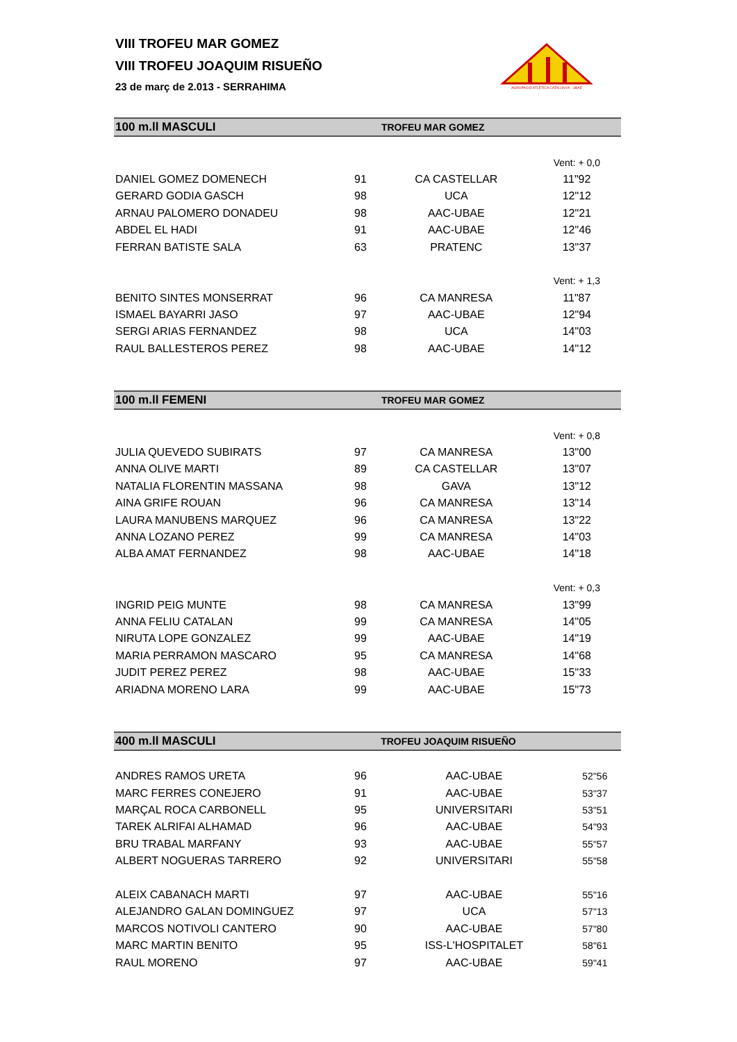VIII TROFEU MAR GOMEZ
VIII TROFEU JOAQUIM RISUEÑO
23 de març de 2.013 - SERRAHIMA
AGRUPACIÓ ATLÈTICA CATALUNYA - UBAE
| 100 m.ll MASCULI | | TROFEU MAR GOMEZ | |
| --- | --- | --- | --- |
| | | | Vent: + 0,0 |
| DANIEL GOMEZ DOMENECH | 91 | CA CASTELLAR | 11"92 |
| GERARD GODIA GASCH | 98 | UCA | 12"12 |
| ARNAU PALOMERO DONADEU | 98 | AAC-UBAE | 12"21 |
| ABDEL EL HADI | 91 | AAC-UBAE | 12"46 |
| FERRAN BATISTE SALA | 63 | PRATENC | 13"37 |
| | | | Vent: + 1,3 |
| BENITO SINTES MONSERRAT | 96 | CA MANRESA | 11"87 |
| ISMAEL BAYARRI JASO | 97 | AAC-UBAE | 12"94 |
| SERGI ARIAS FERNANDEZ | 98 | UCA | 14"03 |
| RAUL BALLESTEROS PEREZ | 98 | AAC-UBAE | 14"12 |
| 100 m.ll FEMENI | | TROFEU MAR GOMEZ | |
| --- | --- | --- | --- |
| | | | Vent: + 0,8 |
| JULIA QUEVEDO SUBIRATS | 97 | CA MANRESA | 13"00 |
| ANNA OLIVE MARTI | 89 | CA CASTELLAR | 13"07 |
| NATALIA FLORENTIN MASSANA | 98 | GAVA | 13"12 |
| AINA GRIFE ROUAN | 96 | CA MANRESA | 13"14 |
| LAURA MANUBENS MARQUEZ | 96 | CA MANRESA | 13"22 |
| ANNA LOZANO PEREZ | 99 | CA MANRESA | 14"03 |
| ALBA AMAT FERNANDEZ | 98 | AAC-UBAE | 14"18 |
| | | | Vent: + 0,3 |
| INGRID PEIG MUNTE | 98 | CA MANRESA | 13"99 |
| ANNA FELIU CATALAN | 99 | CA MANRESA | 14"05 |
| NIRUTA LOPE GONZALEZ | 99 | AAC-UBAE | 14"19 |
| MARIA PERRAMON MASCARO | 95 | CA MANRESA | 14"68 |
| JUDIT PEREZ PEREZ | 98 | AAC-UBAE | 15"33 |
| ARIADNA MORENO LARA | 99 | AAC-UBAE | 15"73 |
| 400 m.ll MASCULI | | TROFEU JOAQUIM RISUEÑO | |
| --- | --- | --- | --- |
| ANDRES RAMOS URETA | 96 | AAC-UBAE | 52"56 |
| MARC FERRES CONEJERO | 91 | AAC-UBAE | 53"37 |
| MARÇAL ROCA CARBONELL | 95 | UNIVERSITARI | 53"51 |
| TAREK ALRIFAI ALHAMAD | 96 | AAC-UBAE | 54"93 |
| BRU TRABAL MARFANY | 93 | AAC-UBAE | 55"57 |
| ALBERT NOGUERAS TARRERO | 92 | UNIVERSITARI | 55"58 |
| ALEIX CABANACH MARTI | 97 | AAC-UBAE | 55"16 |
| ALEJANDRO GALAN DOMINGUEZ | 97 | UCA | 57"13 |
| MARCOS NOTIVOLI CANTERO | 90 | AAC-UBAE | 57"80 |
| MARC MARTIN BENITO | 95 | ISS-L'HOSPITALET | 58"61 |
| RAUL MORENO | 97 | AAC-UBAE | 59"41 |